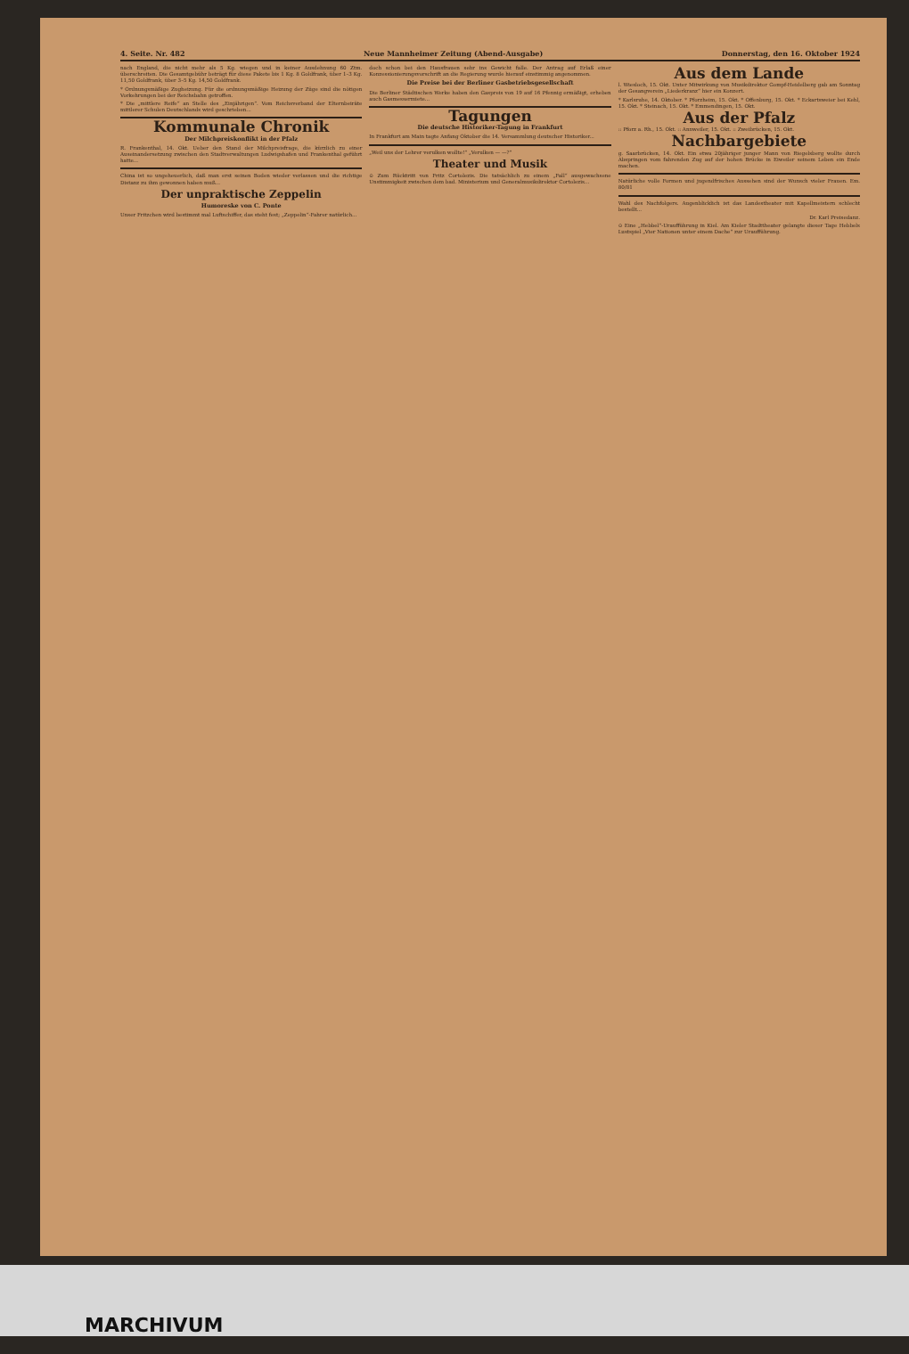4. Seite. Nr. 482 Neue Mannheimer Zeitung (Abend-Ausgabe) Donnerstag, den 16. Oktober 1924
nach England, die nicht mehr als 5 Kg. wiegen und in keiner Ausdehnung 60 Ztm. überschreiten. Die Gesamtgebühr beträgt für diese Pakete bis 1 Kg. 8 Goldfrank, über 1–3 Kg. 11,50 Goldfrank, über 3–5 Kg. 14,50 Goldfrank.
* Ordnungsmäßige Zugheizung. Für die ordnungsmäßige Heizung der Züge sind die nötigen Vorkehrungen bei der Reichsbahn getroffen.
* Die „mittlere Reife“ an Stelle des „Einjährigen“. Vom Reichsverband der Elternbeiräte mittlerer Schulen Deutschlands wird geschrieben...
Kommunale Chronik
Der Milchpreiskonflikt in der Pfalz
R. Frankenthal, 14. Okt. Ueber den Stand der Milchpreisfrage, die kürzlich zu einer Auseinandersetzung zwischen den Stadtverwaltungen Ludwigshafen und Frankenthal geführt hatte...
China ist so ungeheuerlich, daß man erst seinen Boden wieder verlassen und die richtige Distanz zu ihm gewonnen haben muß...
Der unpraktische Zeppelin
Humoreske von C. Ponte
Unser Fritzchen wird bestimmt mal Luftschiffer, das steht fest; „Zeppelin“-Fahrer natürlich...
doch schon bei den Hausfrauen sehr ins Gewicht falle. Der Antrag auf Erlaß einer Konzessionierungsvorschrift an die Regierung wurde hierauf einstimmig angenommen.
Die Preise bei der Berliner Gasbetriebsgesellschaft
Die Berliner Städtischen Werke haben den Gaspreis von 19 auf 16 Pfennig ermäßigt, erheben auch Gasmessermiete...
Tagungen
Die deutsche Historiker-Tagung in Frankfurt
In Frankfurt am Main tagte Anfang Oktober die 14. Versammlung deutscher Historiker...
„Weil uns der Lehrer verulken wollte!“ „Verulken — —?“
Theater und Musik
⊙ Zum Rücktritt von Fritz Cortolezis. Die tatsächlich zu einem „Fall“ ausgewachsene Unstimmigkeit zwischen dem bad. Ministerium und Generalmusikdirektor Cortolezis...
Aus dem Lande
l. Wiesloch, 15. Okt. Unter Mitwirkung von Musikdirektor Gompf-Heidelberg gab am Sonntag der Gesangverein „Liederkranz“ hier ein Konzert.
* Karlsruhe, 14. Oktober. * Pforzheim, 15. Okt. * Offenburg, 15. Okt. * Eckartsweier bei Kehl, 15. Okt. * Steinach, 15. Okt. * Emmendingen, 15. Okt.
Aus der Pfalz
:: Pforz a. Rh., 15. Okt. :: Annweiler, 15. Okt. :: Zweibrücken, 15. Okt.
Nachbargebiete
g. Saarbrücken, 14. Okt. Ein etwa 20jähriger junger Mann von Riegelsberg wollte durch Abspringen vom fahrenden Zug auf der hohen Brücke in Eiweiler seinem Leben ein Ende machen.
Natürliche volle Formen und jugendfrisches Aussehen sind der Wunsch vieler Frauen. Em. 80/81
Wahl des Nachfolgers. Augenblicklich ist das Landestheater mit Kapellmeistern schlecht bestellt...
Dr. Karl Preisedanz.
⊙ Eine „Hebbel“-Uraufführung in Kiel. Am Kieler Stadttheater gelangte dieser Tage Hebbels Lustspiel „Vier Nationen unter einem Dache“ zur Uraufführung.
MARCHIVUM